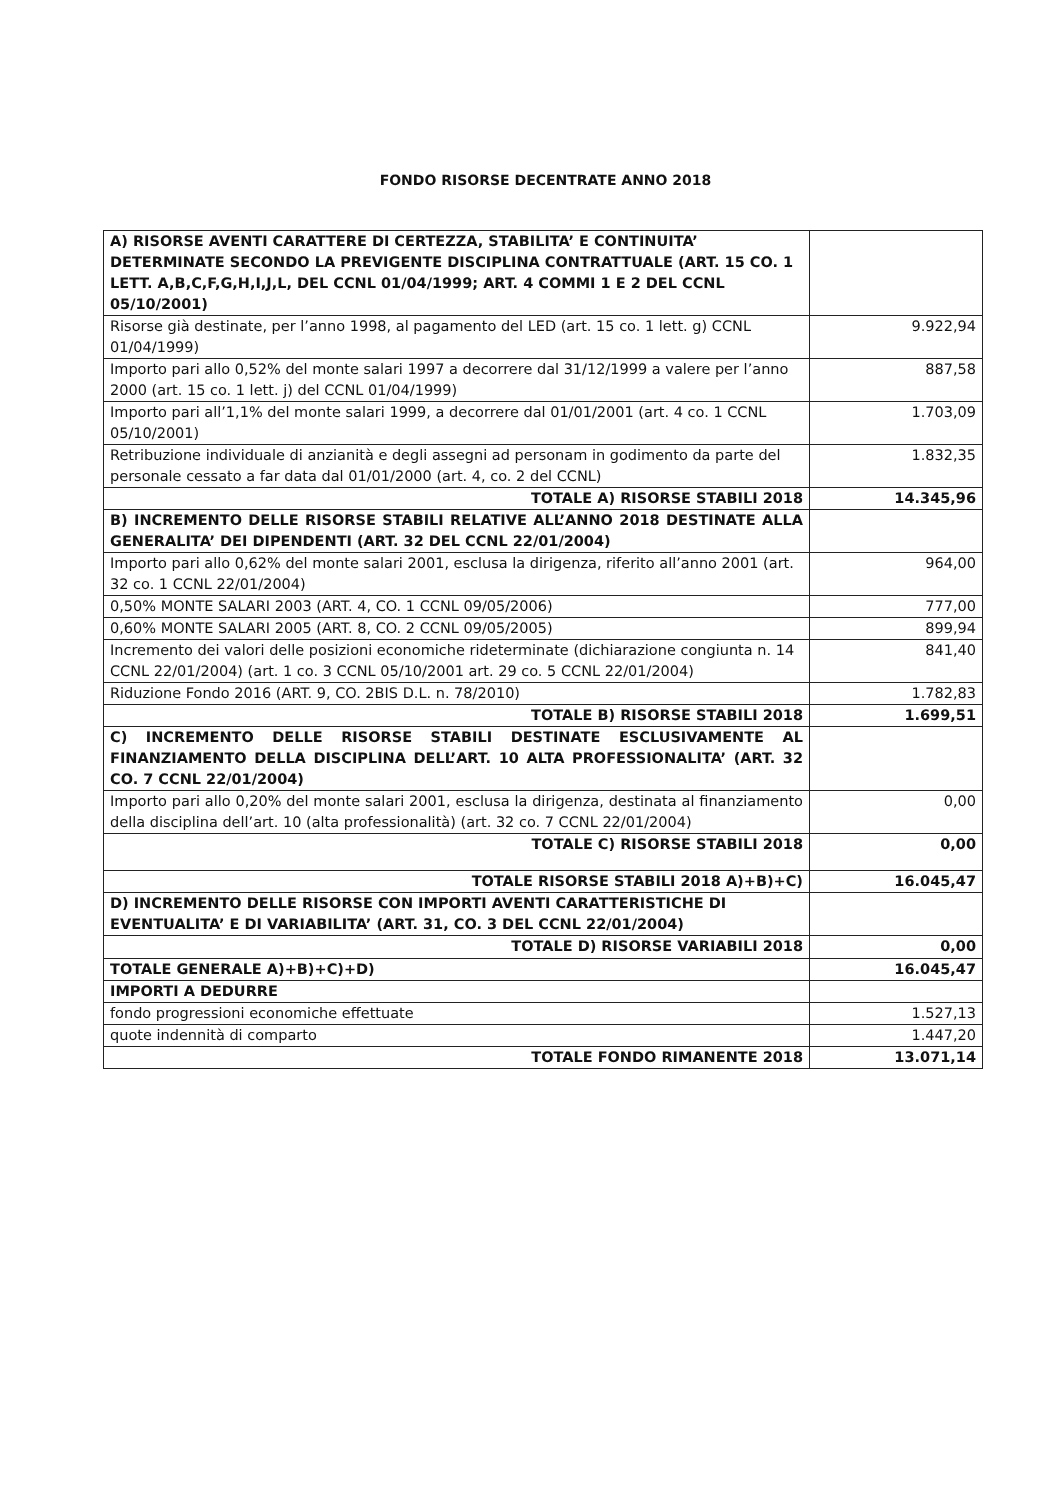FONDO RISORSE DECENTRATE ANNO 2018
| A) RISORSE AVENTI CARATTERE DI CERTEZZA, STABILITA’ E CONTINUITA’ DETERMINATE SECONDO LA PREVIGENTE DISCIPLINA CONTRATTUALE (ART. 15 CO. 1 LETT. A,B,C,F,G,H,I,J,L, DEL CCNL 01/04/1999; ART. 4 COMMI 1 E 2 DEL CCNL 05/10/2001) | |
| Risorse già destinate, per l’anno 1998, al pagamento del LED (art. 15 co. 1 lett. g) CCNL 01/04/1999) | 9.922,94 |
| Importo pari allo 0,52% del monte salari 1997 a decorrere dal 31/12/1999 a valere per l’anno 2000 (art. 15 co. 1 lett. j) del CCNL 01/04/1999) | 887,58 |
| Importo pari all’1,1% del monte salari 1999, a decorrere dal 01/01/2001 (art. 4 co. 1 CCNL 05/10/2001) | 1.703,09 |
| Retribuzione individuale di anzianità e degli assegni ad personam in godimento da parte del personale cessato a far data dal 01/01/2000 (art. 4, co. 2 del CCNL) | 1.832,35 |
| TOTALE A) RISORSE STABILI 2018 | 14.345,96 |
| B) INCREMENTO DELLE RISORSE STABILI RELATIVE ALL’ANNO 2018 DESTINATE ALLA GENERALITA’ DEI DIPENDENTI (ART. 32 DEL CCNL 22/01/2004) | |
| Importo pari allo 0,62% del monte salari 2001, esclusa la dirigenza, riferito all’anno 2001 (art. 32 co. 1 CCNL 22/01/2004) | 964,00 |
| 0,50% MONTE SALARI 2003 (ART. 4, CO. 1 CCNL 09/05/2006) | 777,00 |
| 0,60% MONTE SALARI 2005 (ART. 8, CO. 2 CCNL 09/05/2005) | 899,94 |
| Incremento dei valori delle posizioni economiche rideterminate (dichiarazione congiunta n. 14 CCNL 22/01/2004) (art. 1 co. 3 CCNL 05/10/2001 art. 29 co. 5 CCNL 22/01/2004) | 841,40 |
| Riduzione Fondo 2016 (ART. 9, CO. 2BIS D.L. n. 78/2010) | 1.782,83 |
| TOTALE B) RISORSE STABILI 2018 | 1.699,51 |
| C) INCREMENTO DELLE RISORSE STABILI DESTINATE ESCLUSIVAMENTE AL FINANZIAMENTO DELLA DISCIPLINA DELL’ART. 10 ALTA PROFESSIONALITA’ (ART. 32 CO. 7 CCNL 22/01/2004) | |
| Importo pari allo 0,20% del monte salari 2001, esclusa la dirigenza, destinata al finanziamento della disciplina dell’art. 10 (alta professionalità) (art. 32 co. 7 CCNL 22/01/2004) | 0,00 |
| TOTALE C) RISORSE STABILI 2018 | 0,00 |
| TOTALE RISORSE STABILI 2018 A)+B)+C) | 16.045,47 |
| D) INCREMENTO DELLE RISORSE CON IMPORTI AVENTI CARATTERISTICHE DI EVENTUALITA’ E DI VARIABILITA’ (ART. 31, CO. 3 DEL CCNL 22/01/2004) | |
| TOTALE D) RISORSE VARIABILI 2018 | 0,00 |
| TOTALE GENERALE A)+B)+C)+D) | 16.045,47 |
| IMPORTI A DEDURRE | |
| fondo progressioni economiche effettuate | 1.527,13 |
| quote indennità di comparto | 1.447,20 |
| TOTALE FONDO RIMANENTE 2018 | 13.071,14 |